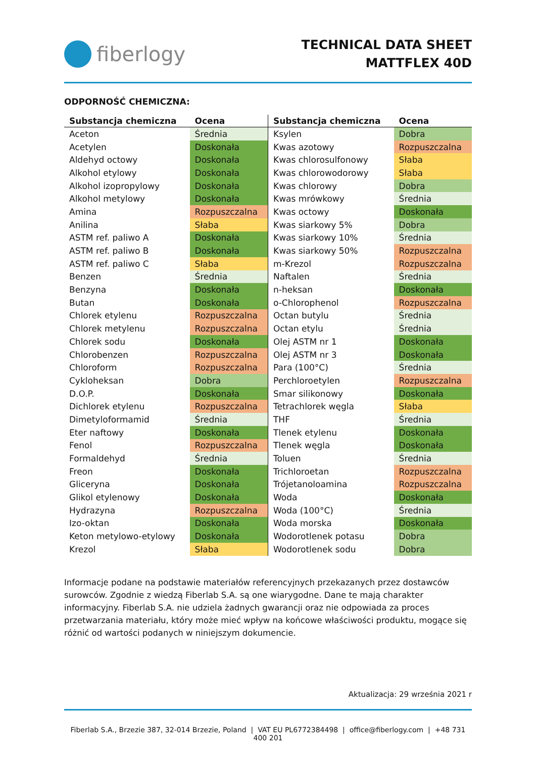fiberlogy
TECHNICAL DATA SHEET
MATTFLEX 40D
ODPORNOŚĆ CHEMICZNA:
| Substancja chemiczna | Ocena | Substancja chemiczna | Ocena |
| --- | --- | --- | --- |
| Aceton | Średnia | Ksylen | Dobra |
| Acetylen | Doskonała | Kwas azotowy | Rozpuszczalna |
| Aldehyd octowy | Doskonała | Kwas chlorosulfonowy | Słaba |
| Alkohol etylowy | Doskonała | Kwas chlorowodorowy | Słaba |
| Alkohol izopropylowy | Doskonała | Kwas chlorowy | Dobra |
| Alkohol metylowy | Doskonała | Kwas mrówkowy | Średnia |
| Amina | Rozpuszczalna | Kwas octowy | Doskonała |
| Anilina | Słaba | Kwas siarkowy 5% | Dobra |
| ASTM ref. paliwo A | Doskonała | Kwas siarkowy 10% | Średnia |
| ASTM ref. paliwo B | Doskonała | Kwas siarkowy 50% | Rozpuszczalna |
| ASTM ref. paliwo C | Słaba | m-Krezol | Rozpuszczalna |
| Benzen | Średnia | Naftalen | Średnia |
| Benzyna | Doskonała | n-heksan | Doskonała |
| Butan | Doskonała | o-Chlorophenol | Rozpuszczalna |
| Chlorek etylenu | Rozpuszczalna | Octan butylu | Średnia |
| Chlorek metylenu | Rozpuszczalna | Octan etylu | Średnia |
| Chlorek sodu | Doskonała | Olej ASTM nr 1 | Doskonała |
| Chlorobenzen | Rozpuszczalna | Olej ASTM nr 3 | Doskonała |
| Chloroform | Rozpuszczalna | Para (100°C) | Średnia |
| Cykloheksan | Dobra | Perchloroetylen | Rozpuszczalna |
| D.O.P. | Doskonała | Smar silikonowy | Doskonała |
| Dichlorek etylenu | Rozpuszczalna | Tetrachlorek węgla | Słaba |
| Dimetyloformamid | Średnia | THF | Średnia |
| Eter naftowy | Doskonała | Tlenek etylenu | Doskonała |
| Fenol | Rozpuszczalna | Tlenek węgla | Doskonała |
| Formaldehyd | Średnia | Toluen | Średnia |
| Freon | Doskonała | Trichloroetan | Rozpuszczalna |
| Gliceryna | Doskonała | Trójetanoloamina | Rozpuszczalna |
| Glikol etylenowy | Doskonała | Woda | Doskonała |
| Hydrazyna | Rozpuszczalna | Woda (100°C) | Średnia |
| Izo-oktan | Doskonała | Woda morska | Doskonała |
| Keton metylowo-etylowy | Doskonała | Wodorotlenek potasu | Dobra |
| Krezol | Słaba | Wodorotlenek sodu | Dobra |
Informacje podane na podstawie materiałów referencyjnych przekazanych przez dostawców surowców. Zgodnie z wiedzą Fiberlab S.A. są one wiarygodne. Dane te mają charakter informacyjny. Fiberlab S.A. nie udziela żadnych gwarancji oraz nie odpowiada za proces przetwarzania materiału, który może mieć wpływ na końcowe właściwości produktu, mogące się różnić od wartości podanych w niniejszym dokumencie.
Aktualizacja: 29 września 2021 r
Fiberlab S.A., Brzezie 387, 32-014 Brzezie, Poland | VAT EU PL6772384498 | office@fiberlogy.com | +48 731 400 201